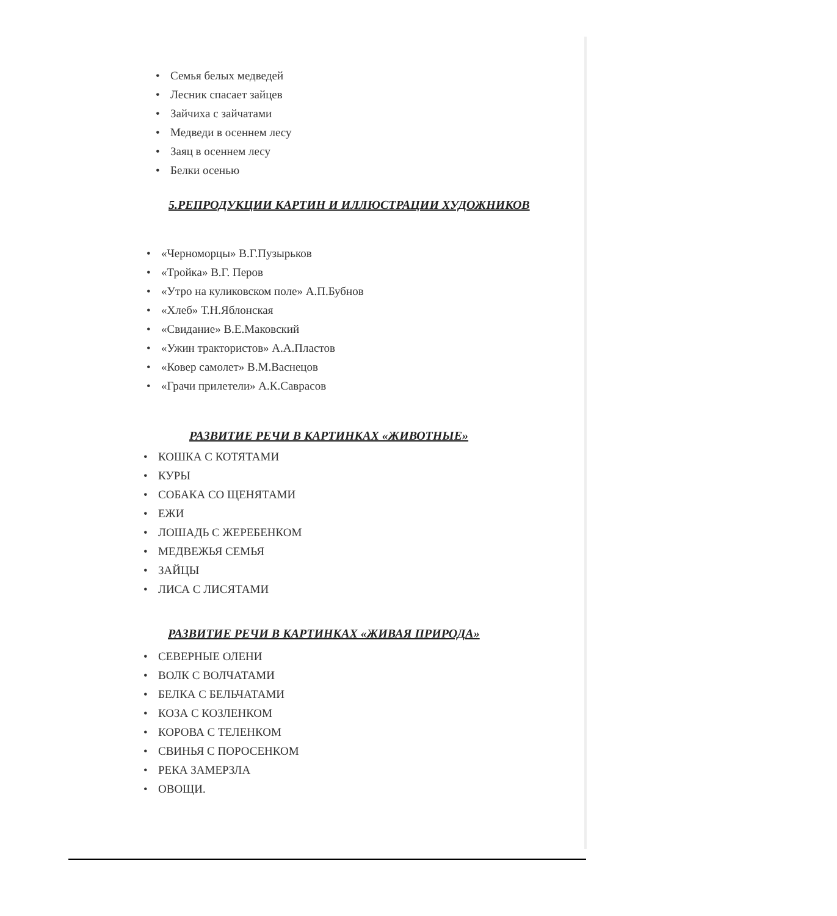• Семья белых медведей
• Лесник спасает зайцев
• Зайчиха с зайчатами
• Медведи в осеннем лесу
• Заяц в осеннем лесу
• Белки осенью
5.РЕПРОДУКЦИИ КАРТИН И ИЛЛЮСТРАЦИИ ХУДОЖНИКОВ
• «Черноморцы» В.Г.Пузырьков
• «Тройка» В.Г. Перов
• «Утро на куликовском поле» А.П.Бубнов
• «Хлеб» Т.Н.Яблонская
• «Свидание» В.Е.Маковский
• «Ужин трактористов» А.А.Пластов
• «Ковер самолет» В.М.Васнецов
• «Грачи прилетели» А.К.Саврасов
РАЗВИТИЕ РЕЧИ В КАРТИНКАХ «ЖИВОТНЫЕ»
• КОШКА С КОТЯТАМИ
• КУРЫ
• СОБАКА СО ЩЕНЯТАМИ
• ЕЖИ
• ЛОШАДЬ С ЖЕРЕБЕНКОМ
• МЕДВЕЖЬЯ СЕМЬЯ
• ЗАЙЦЫ
• ЛИСА С ЛИСЯТАМИ
РАЗВИТИЕ РЕЧИ В КАРТИНКАХ «ЖИВАЯ ПРИРОДА»
• СЕВЕРНЫЕ ОЛЕНИ
• ВОЛК С ВОЛЧАТАМИ
• БЕЛКА С БЕЛЬЧАТАМИ
• КОЗА С КОЗЛЕНКОМ
• КОРОВА С ТЕЛЕНКОМ
• СВИНЬЯ С ПОРОСЕНКОМ
• РЕКА ЗАМЕРЗЛА
• ОВОЩИ.